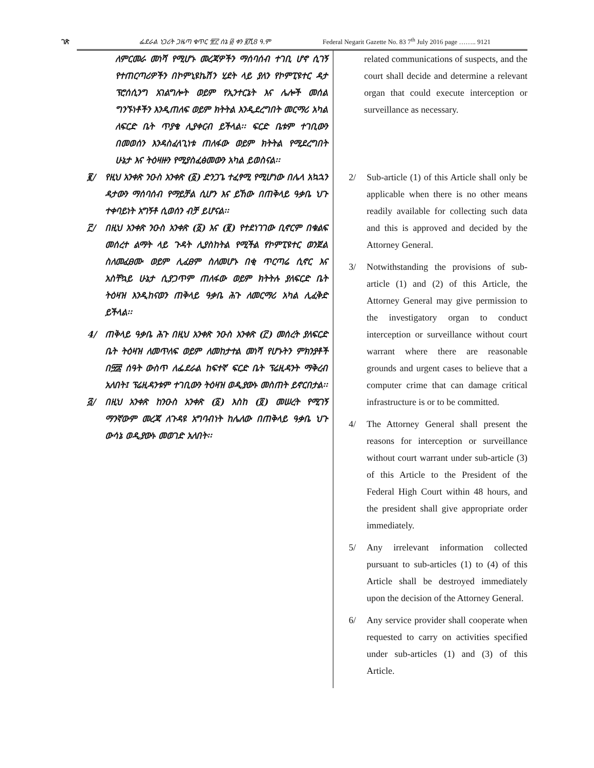ገጽ ፌደራል ነጋሪት ጋዜጣ ቁጥር ፹፫ ሰኔ ፴ ቀን ፪ሺ8 ዓ.ም Federal Negarit Gazette No. 83 7<sup>th</sup> July 2016 page …….. 9121
ለምርመራ መነሻ የሚሆኑ መረጃዎችን ማሰባሰብ ተገቢ ሆኖ ሲገኝ የተጠርጣሪዎችን በኮምኒዩኬሽን ሂደት ላይ ያለን የኮምፒዩተር ዳታ ፕሮሰሲንግ አገልግሎት ወይም የኢንተርኔት እና ሌሎች መሰል ግንኙነቶችን እንዲጠለፍ ወይም ክትትል እንዲደረግበት መርማሪ አካል ለፍርድ ቤት ጥያቄ ሊያቀርብ ይችላል፡፡ ፍርድ ቤቱም ተገቢውን በመወሰን እንዳስፈላጊነቱ ጠለፋው ወይም ክትትል የሚደረግበት ሁኔታ እና ትዕዛዙን የሚያስፈፅመውን አካል ይወስናል፡፡
፪/ የዚህ አንቀጽ ንዑስ አንቀጽ (፩) ድንጋጌ ተፈፃሚ የሚሆነው በሌላ አኳኋን ዳታውን ማሰባሰብ የማይቻል ሲሆን እና ይኸው በጠቅላይ ዓቃቤ ህጉ ተቀባይነት አግኝቶ ሲወሰን ብቻ ይሆናል፡፡
፫/ በዚህ አንቀጽ ንዑስ አንቀጽ (፩) እና (፪) የተደነገገው ቢኖርም በቁልፍ መሰረተ ልማት ላይ ጉዳት ሊያስከትል የሚችል የኮምፒዩተር ወንጀል ስለመፈፀሙ ወይም ሊፈፀም ስለመሆኑ በቂ ጥርጣሬ ሲኖር እና አስቸኳይ ሁኔታ ሲያጋጥም ጠለፋው ወይም ክትትሉ ያለፍርድ ቤት ትዕዛዝ እንዲከናወን ጠቅላይ ዓቃቤ ሕጉ ለመርማሪ አካል ሊፈቅድ ይችላል፡፡
4/ ጠቅላይ ዓቃቤ ሕጉ በዚህ አንቀጽ ንዑስ አንቀጽ (፫) መሰረት ያለፍርድ ቤት ትዕዛዝ ለመጥለፍ ወይም ለመከታተል መነሻ የሆኑትን ምክንያቶች በ፵፰ ሰዓት ውስጥ ለፌደራል ከፍተኛ ፍርድ ቤት ፕሬዚዳንት ማቅረብ አለበት፤ ፕሬዚዳንቱም ተገቢውን ትዕዛዝ ወዲያውኑ መስጠት ይኖርበታል፡፡
፭/ በዚህ አንቀጽ ከንዑስ አንቀጽ (፩) እስከ (፬) መሠረት የሚገኝ ማንኛውም መረጃ ለጉዳዩ አግባብነት ከሌለው በጠቅላይ ዓቃቤ ህጉ ውሳኔ ወዲያውኑ መወገድ አለበት፡፡
related communications of suspects, and the court shall decide and determine a relevant organ that could execute interception or surveillance as necessary.
2/ Sub-article (1) of this Article shall only be applicable when there is no other means readily available for collecting such data and this is approved and decided by the Attorney General.
3/ Notwithstanding the provisions of sub-article (1) and (2) of this Article, the Attorney General may give permission to the investigatory organ to conduct interception or surveillance without court warrant where there are reasonable grounds and urgent cases to believe that a computer crime that can damage critical infrastructure is or to be committed.
4/ The Attorney General shall present the reasons for interception or surveillance without court warrant under sub-article (3) of this Article to the President of the Federal High Court within 48 hours, and the president shall give appropriate order immediately.
5/ Any irrelevant information collected pursuant to sub-articles (1) to (4) of this Article shall be destroyed immediately upon the decision of the Attorney General.
6/ Any service provider shall cooperate when requested to carry on activities specified under sub-articles (1) and (3) of this Article.